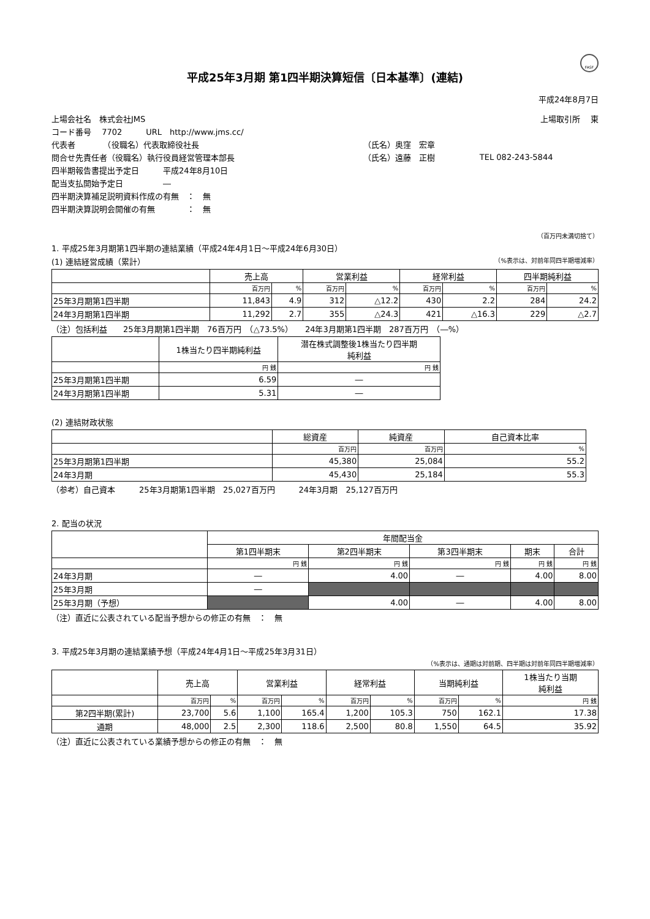FASF
平成25年3月期 第1四半期決算短信〔日本基準〕(連結)
平成24年8月7日
| 上場会社名 株式会社JMS | | 上場取引所 東 |
| コード番号 7702 URL http://www.jms.cc/ | | |
| 代表者 （役職名）代表取締役社長 | （氏名）奥窪 宏章 | |
| 問合せ先責任者（役職名）執行役員経営管理本部長 | （氏名）遠藤 正樹 | TEL 082-243-5844 |
| 四半期報告書提出予定日 平成24年8月10日 | | |
| 配当支払開始予定日 ― | | |
| 四半期決算補足説明資料作成の有無 ： 無 | | |
| 四半期決算説明会開催の有無 ： 無 | | |
（百万円未満切捨て）
1. 平成25年3月期第1四半期の連結業績（平成24年4月1日～平成24年6月30日）
(1) 連結経営成績（累計） （%表示は、対前年同四半期増減率）
| | 売上高 | | 営業利益 | | 経常利益 | | 四半期純利益 | |
| --- | --- | --- | --- | --- | --- | --- | --- | --- |
| | 百万円 | % | 百万円 | % | 百万円 | % | 百万円 | % |
| 25年3月期第1四半期 | 11,843 | 4.9 | 312 | △12.2 | 430 | 2.2 | 284 | 24.2 |
| 24年3月期第1四半期 | 11,292 | 2.7 | 355 | △24.3 | 421 | △16.3 | 229 | △2.7 |
（注）包括利益　　25年3月期第1四半期　76百万円　（△73.5%）　　24年3月期第1四半期　287百万円　（―%）
| | 1株当たり四半期純利益 | 潜在株式調整後1株当たり四半期 純利益 |
| --- | --- | --- |
| | 円 銭 | 円 銭 |
| 25年3月期第1四半期 | 6.59 | ― |
| 24年3月期第1四半期 | 5.31 | ― |
(2) 連結財政状態
| | 総資産 | 純資産 | 自己資本比率 |
| --- | --- | --- | --- |
| | 百万円 | 百万円 | % |
| 25年3月期第1四半期 | 45,380 | 25,084 | 55.2 |
| 24年3月期 | 45,430 | 25,184 | 55.3 |
（参考）自己資本　　　25年3月期第1四半期　25,027百万円　　　24年3月期　25,127百万円
2. 配当の状況
| | 年間配当金 | | | | |
| --- | --- | --- | --- | --- | --- |
| | 第1四半期末 | 第2四半期末 | 第3四半期末 | 期末 | 合計 |
| | 円 銭 | 円 銭 | 円 銭 | 円 銭 | 円 銭 |
| 24年3月期 | ― | 4.00 | ― | 4.00 | 8.00 |
| 25年3月期 | ― | | | | |
| 25年3月期（予想） | | 4.00 | ― | 4.00 | 8.00 |
（注）直近に公表されている配当予想からの修正の有無　：　無
3. 平成25年3月期の連結業績予想（平成24年4月1日～平成25年3月31日）
（%表示は、通期は対前期、四半期は対前年同四半期増減率）
| | 売上高 | | 営業利益 | | 経常利益 | | 当期純利益 | | 1株当たり当期 純利益 |
| --- | --- | --- | --- | --- | --- | --- | --- | --- | --- |
| | 百万円 | % | 百万円 | % | 百万円 | % | 百万円 | % | 円 銭 |
| 第2四半期(累計) | 23,700 | 5.6 | 1,100 | 165.4 | 1,200 | 105.3 | 750 | 162.1 | 17.38 |
| 通期 | 48,000 | 2.5 | 2,300 | 118.6 | 2,500 | 80.8 | 1,550 | 64.5 | 35.92 |
（注）直近に公表されている業績予想からの修正の有無　：　無